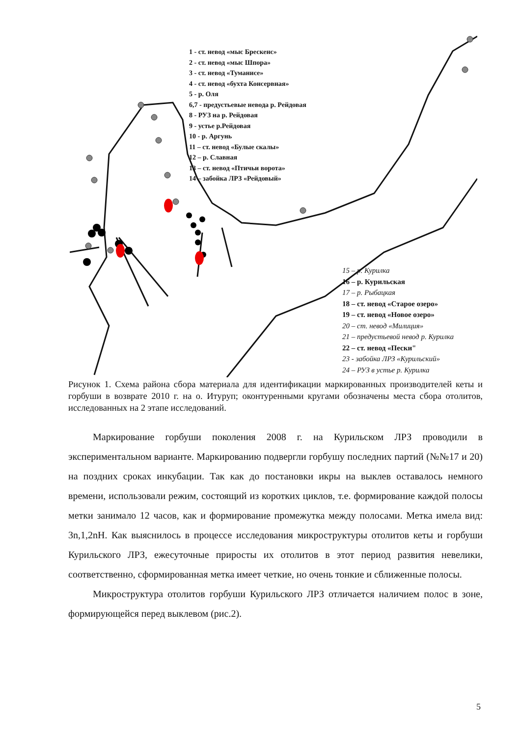1 - ст. невод «мыс Брескенс»
2 - ст. невод «мыс Шпора»
3 - ст. невод «Туманисе»
4 - ст. невод «бухта Консервная»
5 - р. Оля
6,7 - предустьевые невода р. Рейдовая
8 - РУЗ на р. Рейдовая
9 - устье р.Рейдовая
10 - р. Аргунь
11 – ст. невод «Булые скалы»
12 – р. Славная
13 – ст. невод «Птичьи ворота»
14 – забойка ЛРЗ «Рейдовый»
15 – р. Курилка
16 – р. Курильская
17 – р. Рыбацкая
18 – ст. невод «Старое озеро»
19 – ст. невод «Новое озеро»
20 – ст. невод «Милиция»
21 – предустьевой невод р. Курилка
22 – ст. невод «Пески"
23 - забойка ЛРЗ «Курильский»
24 – РУЗ в устье р. Курилка
Рисунок 1. Схема района сбора материала для идентификации маркированных производителей кеты и горбуши в возврате 2010 г. на о. Итуруп; оконтуренными кругами обозначены места сбора отолитов, исследованных на 2 этапе исследований.
Маркирование горбуши поколения 2008 г. на Курильском ЛРЗ проводили в экспериментальном варианте. Маркированию подвергли горбушу последних партий (№№17 и 20) на поздних сроках инкубации. Так как до постановки икры на выклев оставалось немного времени, использовали режим, состоящий из коротких циклов, т.е. формирование каждой полосы метки занимало 12 часов, как и формирование промежутка между полосами. Метка имела вид: 3n,1,2nH. Как выяснилось в процессе исследования микроструктуры отолитов кеты и горбуши Курильского ЛРЗ, ежесуточные приросты их отолитов в этот период развития невелики, соответственно, сформированная метка имеет четкие, но очень тонкие и сближенные полосы.
Микроструктура отолитов горбуши Курильского ЛРЗ отличается наличием полос в зоне, формирующейся перед выклевом (рис.2).
5